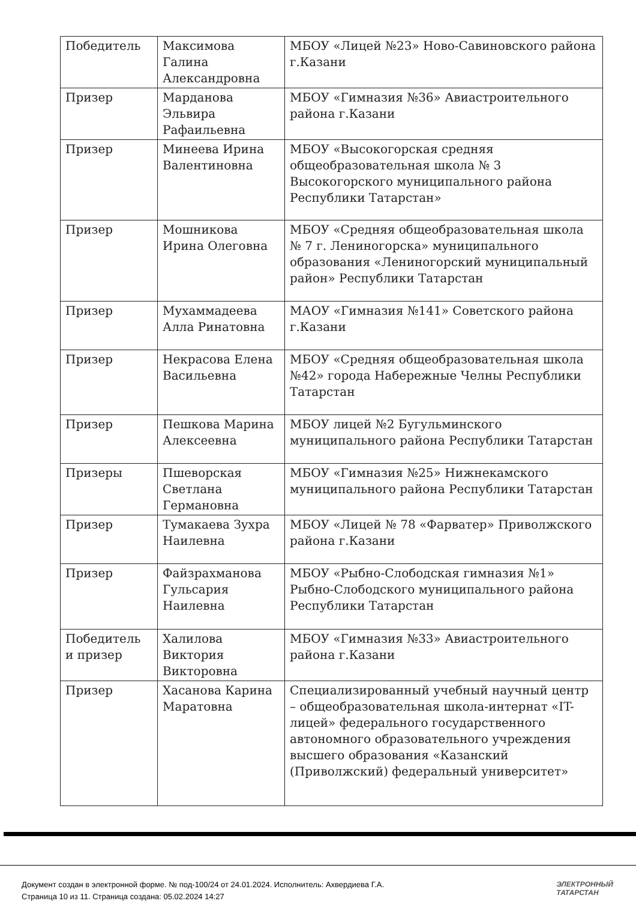| Победитель | Максимова Галина Александровна | МБОУ «Лицей №23» Ново-Савиновского района г.Казани |
| Призер | Марданова Эльвира Рафаильевна | МБОУ «Гимназия №36» Авиастроительного района г.Казани |
| Призер | Минеева Ирина Валентиновна | МБОУ «Высокогорская средняя общеобразовательная школа № 3 Высокогорского муниципального района Республики Татарстан» |
| Призер | Мошникова Ирина Олеговна | МБОУ «Средняя общеобразовательная школа № 7 г. Лениногорска» муниципального образования «Лениногорский муниципальный район» Республики Татарстан |
| Призер | Мухаммадеева Алла Ринатовна | МАОУ «Гимназия №141» Советского района г.Казани |
| Призер | Некрасова Елена Васильевна | МБОУ «Средняя общеобразовательная школа №42» города Набережные Челны Республики Татарстан |
| Призер | Пешкова Марина Алексеевна | МБОУ лицей №2 Бугульминского муниципального района Республики Татарстан |
| Призеры | Пшеворская Светлана Германовна | МБОУ «Гимназия №25» Нижнекамского муниципального района Республики Татарстан |
| Призер | Тумакаева Зухра Наилевна | МБОУ «Лицей № 78 «Фарватер» Приволжского района г.Казани |
| Призер | Файзрахманова Гульсария Наилевна | МБОУ «Рыбно-Слободская гимназия №1» Рыбно-Слободского муниципального района Республики Татарстан |
| Победитель и призер | Халилова Виктория Викторовна | МБОУ «Гимназия №33» Авиастроительного района г.Казани |
| Призер | Хасанова Карина Маратовна | Специализированный учебный научный центр – общеобразовательная школа-интернат «IT-лицей» федерального государственного автономного образовательного учреждения высшего образования «Казанский (Приволжский) федеральный университет» |
Документ создан в электронной форме. № под-100/24 от 24.01.2024. Исполнитель: Ахвердиева Г.А.
Страница 10 из 11. Страница создана: 05.02.2024 14:27
ЭЛЕКТРОННЫЙ
ТАТАРСТАН